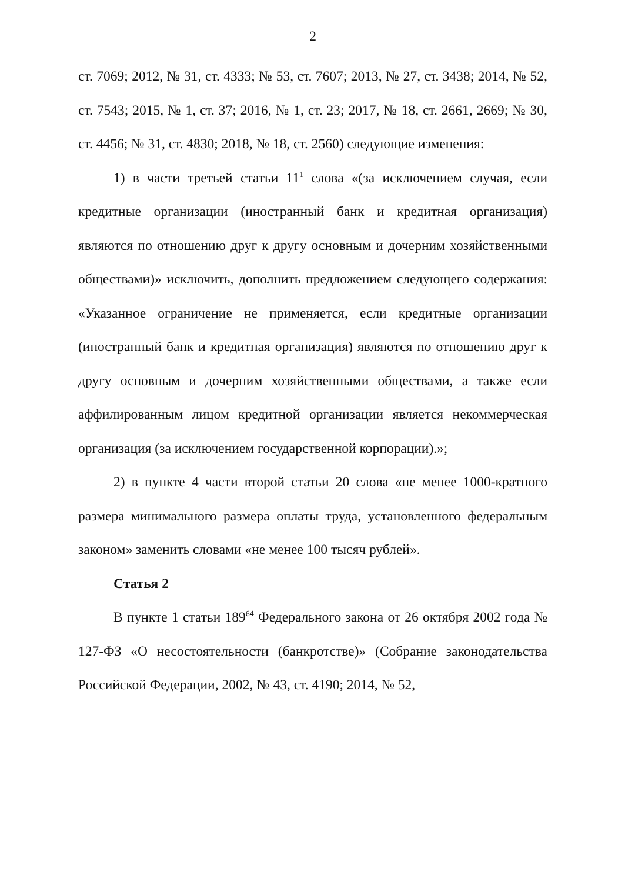2
ст. 7069; 2012, № 31, ст. 4333; № 53, ст. 7607; 2013, № 27, ст. 3438; 2014, № 52, ст. 7543; 2015, № 1, ст. 37; 2016, № 1, ст. 23; 2017, № 18, ст. 2661, 2669; № 30, ст. 4456; № 31, ст. 4830; 2018, № 18, ст. 2560) следующие изменения:
1) в части третьей статьи 11<sup>1</sup> слова «(за исключением случая, если кредитные организации (иностранный банк и кредитная организация) являются по отношению друг к другу основным и дочерним хозяйственными обществами)» исключить, дополнить предложением следующего содержания: «Указанное ограничение не применяется, если кредитные организации (иностранный банк и кредитная организация) являются по отношению друг к другу основным и дочерним хозяйственными обществами, а также если аффилированным лицом кредитной организации является некоммерческая организация (за исключением государственной корпорации).»;
2) в пункте 4 части второй статьи 20 слова «не менее 1000-кратного размера минимального размера оплаты труда, установленного федеральным законом» заменить словами «не менее 100 тысяч рублей».
Статья 2
В пункте 1 статьи 189<sup>64</sup> Федерального закона от 26 октября 2002 года № 127-ФЗ «О несостоятельности (банкротстве)» (Собрание законодательства Российской Федерации, 2002, № 43, ст. 4190; 2014, № 52,